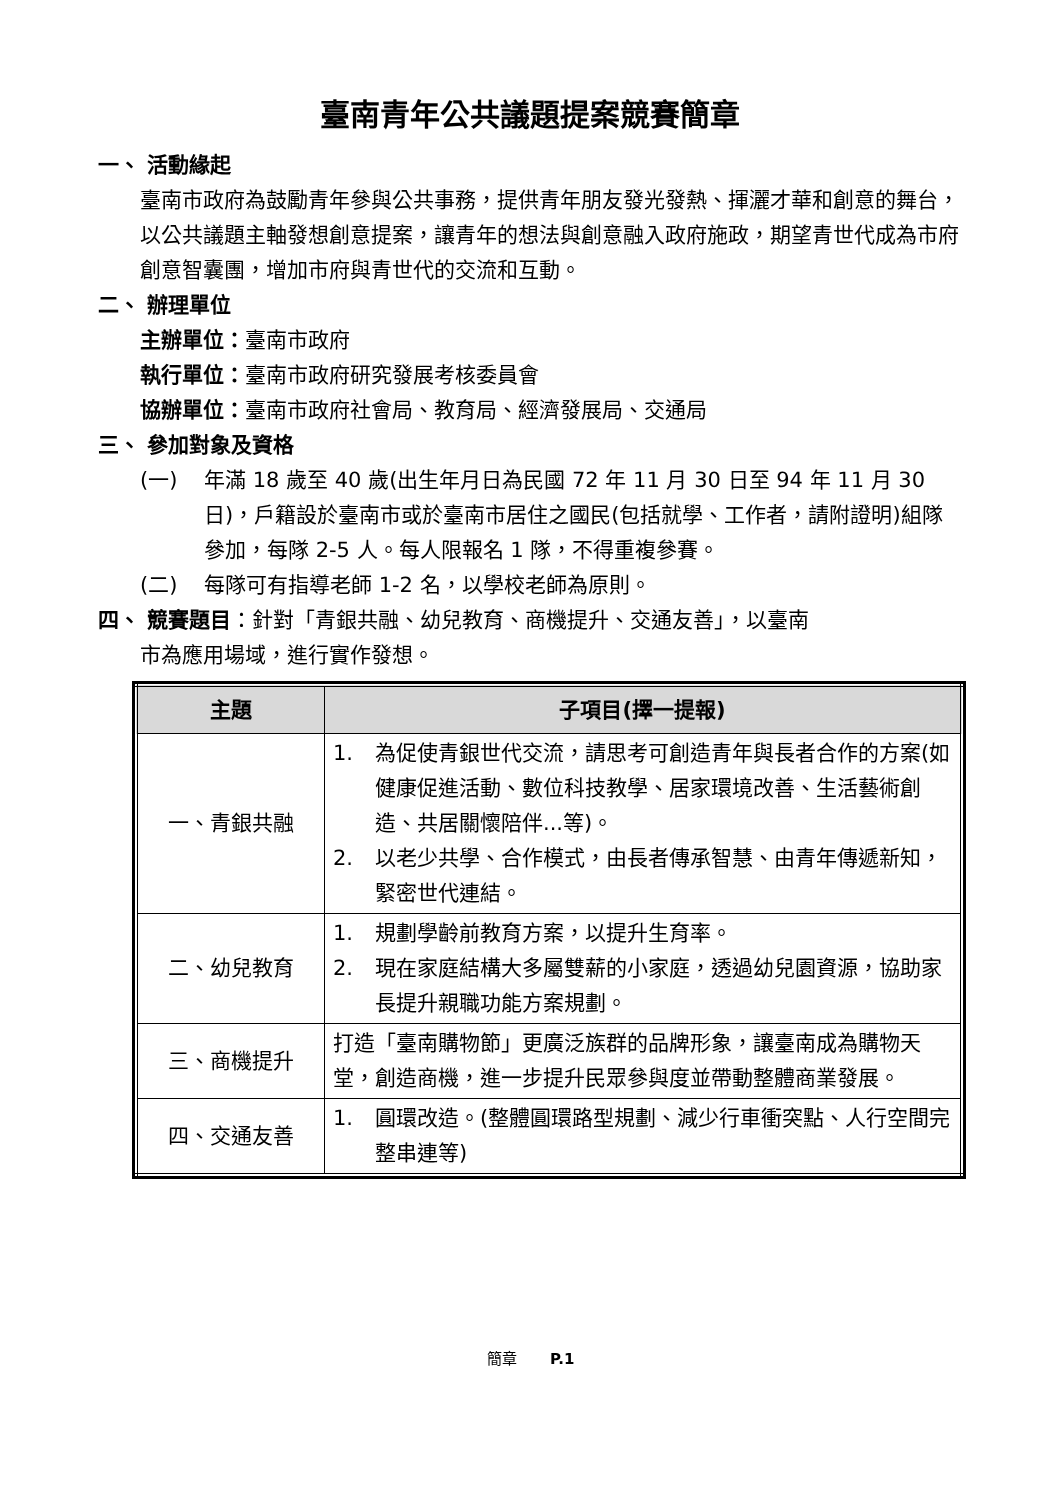臺南青年公共議題提案競賽簡章
一、 活動緣起
臺南市政府為鼓勵青年參與公共事務，提供青年朋友發光發熱、揮灑才華和創意的舞台，以公共議題主軸發想創意提案，讓青年的想法與創意融入政府施政，期望青世代成為市府創意智囊團，增加市府與青世代的交流和互動。
二、 辦理單位
主辦單位：臺南市政府
執行單位：臺南市政府研究發展考核委員會
協辦單位：臺南市政府社會局、教育局、經濟發展局、交通局
三、 參加對象及資格
(一) 年滿 18 歲至 40 歲(出生年月日為民國 72 年 11 月 30 日至 94 年 11 月 30 日)，戶籍設於臺南市或於臺南市居住之國民(包括就學、工作者，請附證明)組隊參加，每隊 2-5 人。每人限報名 1 隊，不得重複參賽。
(二) 每隊可有指導老師 1-2 名，以學校老師為原則。
四、 競賽題目：針對「青銀共融、幼兒教育、商機提升、交通友善」，以臺南
市為應用場域，進行實作發想。
| 主題 | 子項目(擇一提報) |
| --- | --- |
| 一、青銀共融 | 1. 為促使青銀世代交流，請思考可創造青年與長者合作的方案(如健康促進活動、數位科技教學、居家環境改善、生活藝術創造、共居關懷陪伴...等)。 2. 以老少共學、合作模式，由長者傳承智慧、由青年傳遞新知，緊密世代連結。 |
| 二、幼兒教育 | 1. 規劃學齡前教育方案，以提升生育率。 2. 現在家庭結構大多屬雙薪的小家庭，透過幼兒園資源，協助家長提升親職功能方案規劃。 |
| 三、商機提升 | 打造「臺南購物節」更廣泛族群的品牌形象，讓臺南成為購物天堂，創造商機，進一步提升民眾參與度並帶動整體商業發展。 |
| 四、交通友善 | 1. 圓環改造。(整體圓環路型規劃、減少行車衝突點、人行空間完整串連等) |
簡章 P.1